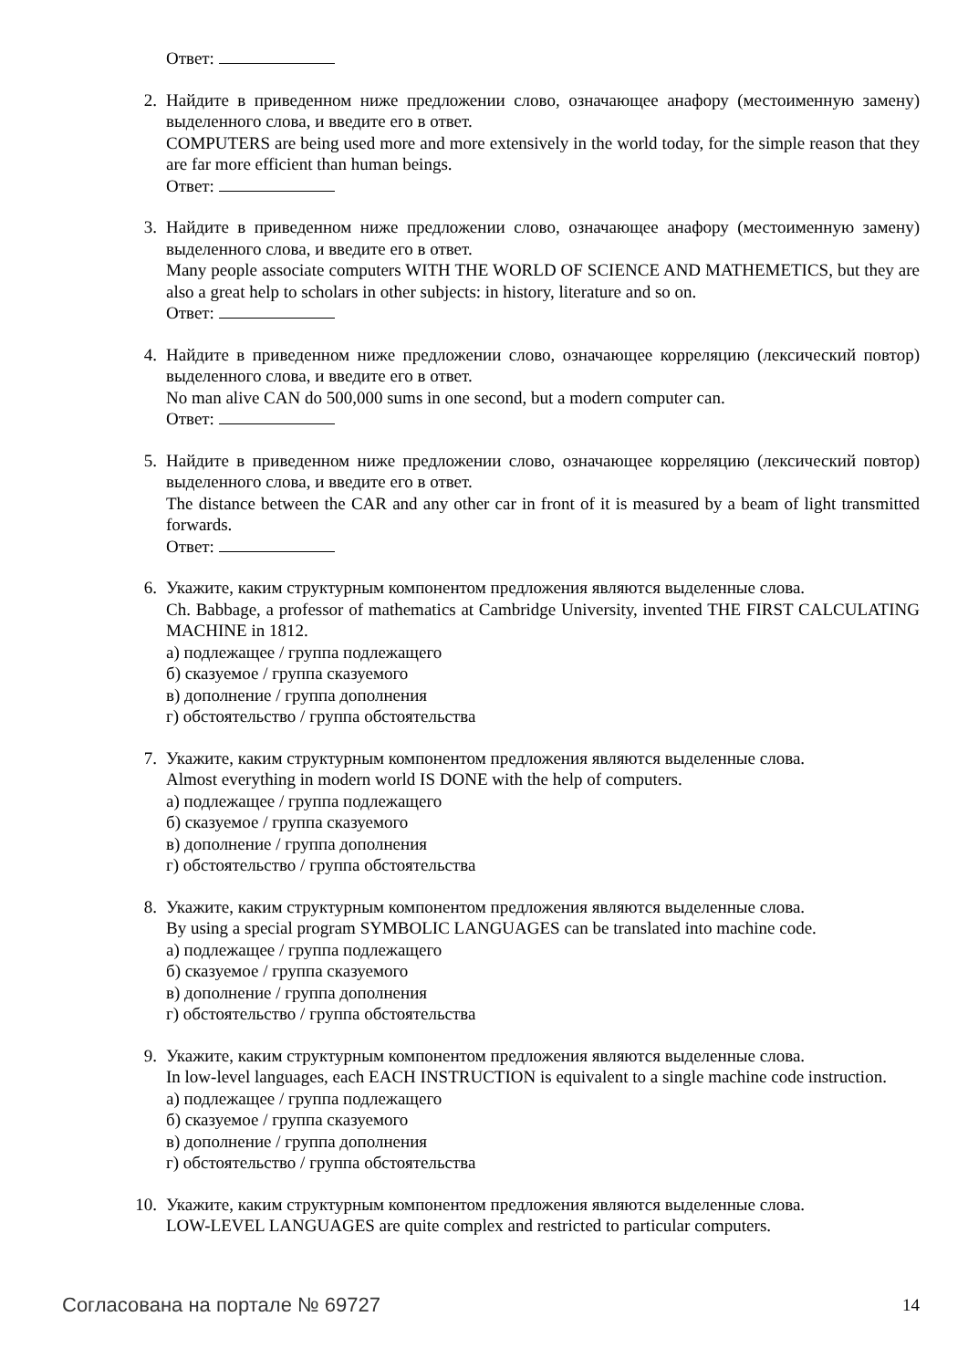Ответ:
2. Найдите в приведенном ниже предложении слово, означающее анафору (местоименную замену) выделенного слова, и введите его в ответ.
COMPUTERS are being used more and more extensively in the world today, for the simple reason that they are far more efficient than human beings.
Ответ:
3. Найдите в приведенном ниже предложении слово, означающее анафору (местоименную замену) выделенного слова, и введите его в ответ.
Many people associate computers WITH THE WORLD OF SCIENCE AND MATHEMETICS, but they are also a great help to scholars in other subjects: in history, literature and so on.
Ответ:
4. Найдите в приведенном ниже предложении слово, означающее корреляцию (лексический повтор) выделенного слова, и введите его в ответ.
No man alive CAN do 500,000 sums in one second, but a modern computer can.
Ответ:
5. Найдите в приведенном ниже предложении слово, означающее корреляцию (лексический повтор) выделенного слова, и введите его в ответ.
The distance between the CAR and any other car in front of it is measured by a beam of light transmitted forwards.
Ответ:
6. Укажите, каким структурным компонентом предложения являются выделенные слова.
Ch. Babbage, a professor of mathematics at Cambridge University, invented THE FIRST CALCULATING MACHINE in 1812.
а) подлежащее / группа подлежащего
б) сказуемое / группа сказуемого
в) дополнение / группа дополнения
г) обстоятельство / группа обстоятельства
7. Укажите, каким структурным компонентом предложения являются выделенные слова.
Almost everything in modern world IS DONE with the help of computers.
а) подлежащее / группа подлежащего
б) сказуемое / группа сказуемого
в) дополнение / группа дополнения
г) обстоятельство / группа обстоятельства
8. Укажите, каким структурным компонентом предложения являются выделенные слова.
By using a special program SYMBOLIC LANGUAGES can be translated into machine code.
а) подлежащее / группа подлежащего
б) сказуемое / группа сказуемого
в) дополнение / группа дополнения
г) обстоятельство / группа обстоятельства
9. Укажите, каким структурным компонентом предложения являются выделенные слова.
In low-level languages, each EACH INSTRUCTION is equivalent to a single machine code instruction.
а) подлежащее / группа подлежащего
б) сказуемое / группа сказуемого
в) дополнение / группа дополнения
г) обстоятельство / группа обстоятельства
10. Укажите, каким структурным компонентом предложения являются выделенные слова.
LOW-LEVEL LANGUAGES are quite complex and restricted to particular computers.
Согласована на портале № 69727 14